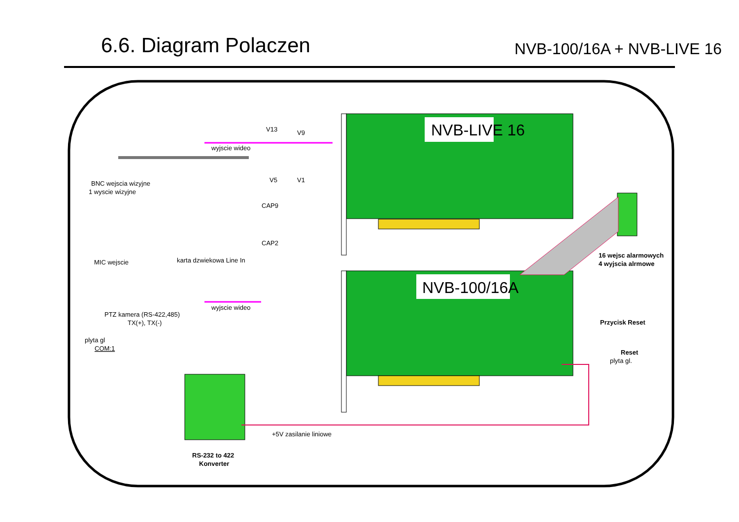6.6. Diagram Polaczen
NVB-100/16A + NVB-LIVE 16
NVB-LIVE 16
NVB-100/16A
BNC wejscia wizyjne
1 wyscie wizyjne
wyjscie wideo
V13
V9
V5
V1
CAP9
CAP2
MIC wejscie
karta dzwiekowa Line In
16 wejsc alarmowych
4 wyjscia alrmowe
wyjscie wideo
PTZ kamera (RS-422,485)
TX(+), TX(-)
plyta gl
COM:1
Przycisk Reset
Reset
plyta gl.
+5V zasilanie liniowe
RS-232 to 422
Konverter